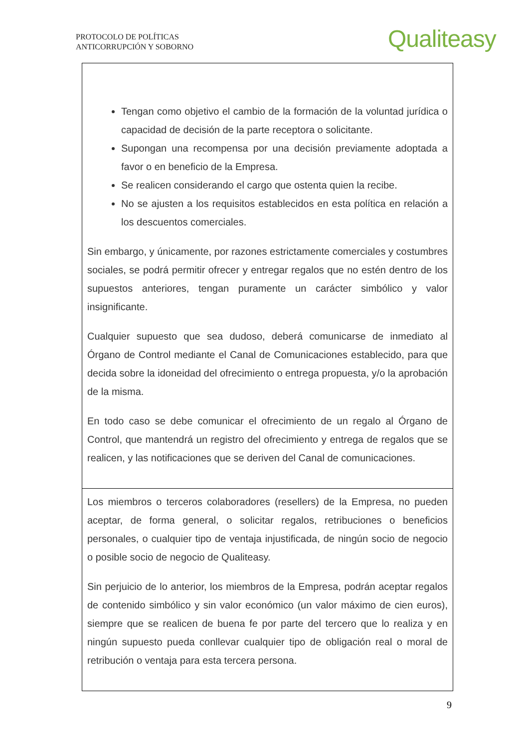PROTOCOLO DE POLÍTICAS
ANTICORRUPCIÓN Y SOBORNO
Qualiteasy
| Tengan como objetivo el cambio de la formación de la voluntad jurídica o capacidad de decisión de la parte receptora o solicitante. Supongan una recompensa por una decisión previamente adoptada a favor o en beneficio de la Empresa. Se realicen considerando el cargo que ostenta quien la recibe. No se ajusten a los requisitos establecidos en esta política en relación a los descuentos comerciales. Sin embargo, y únicamente, por razones estrictamente comerciales y costumbres sociales, se podrá permitir ofrecer y entregar regalos que no estén dentro de los supuestos anteriores, tengan puramente un carácter simbólico y valor insignificante. Cualquier supuesto que sea dudoso, deberá comunicarse de inmediato al Órgano de Control mediante el Canal de Comunicaciones establecido, para que decida sobre la idoneidad del ofrecimiento o entrega propuesta, y/o la aprobación de la misma. En todo caso se debe comunicar el ofrecimiento de un regalo al Órgano de Control, que mantendrá un registro del ofrecimiento y entrega de regalos que se realicen, y las notificaciones que se deriven del Canal de comunicaciones. |
| Los miembros o terceros colaboradores (resellers) de la Empresa, no pueden aceptar, de forma general, o solicitar regalos, retribuciones o beneficios personales, o cualquier tipo de ventaja injustificada, de ningún socio de negocio o posible socio de negocio de Qualiteasy. Sin perjuicio de lo anterior, los miembros de la Empresa, podrán aceptar regalos de contenido simbólico y sin valor económico (un valor máximo de cien euros), siempre que se realicen de buena fe por parte del tercero que lo realiza y en ningún supuesto pueda conllevar cualquier tipo de obligación real o moral de retribución o ventaja para esta tercera persona. |
9